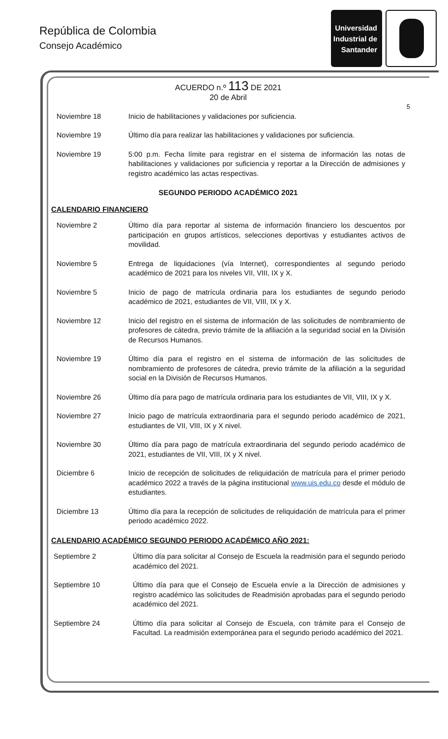República de Colombia
Consejo Académico
Universidad
Industrial de
Santander
ACUERDO n.º 113 DE 2021
20 de Abril
5
Noviembre 18 Inicio de habilitaciones y validaciones por suficiencia.
Noviembre 19 Último día para realizar las habilitaciones y validaciones por suficiencia.
Noviembre 19 5:00 p.m. Fecha límite para registrar en el sistema de información las notas de habilitaciones y validaciones por suficiencia y reportar a la Dirección de admisiones y registro académico las actas respectivas.
SEGUNDO PERIODO ACADÉMICO 2021
CALENDARIO FINANCIERO
Noviembre 2 Último día para reportar al sistema de información financiero los descuentos por participación en grupos artísticos, selecciones deportivas y estudiantes activos de movilidad.
Noviembre 5 Entrega de liquidaciones (vía Internet), correspondientes al segundo periodo académico de 2021 para los niveles VII, VIII, IX y X.
Noviembre 5 Inicio de pago de matrícula ordinaria para los estudiantes de segundo periodo académico de 2021, estudiantes de VII, VIII, IX y X.
Noviembre 12 Inicio del registro en el sistema de información de las solicitudes de nombramiento de profesores de cátedra, previo trámite de la afiliación a la seguridad social en la División de Recursos Humanos.
Noviembre 19 Último día para el registro en el sistema de información de las solicitudes de nombramiento de profesores de cátedra, previo trámite de la afiliación a la seguridad social en la División de Recursos Humanos.
Noviembre 26 Último día para pago de matrícula ordinaria para los estudiantes de VII, VIII, IX y X.
Noviembre 27 Inicio pago de matrícula extraordinaria para el segundo periodo académico de 2021, estudiantes de VII, VIII, IX y X nivel.
Noviembre 30 Último día para pago de matrícula extraordinaria del segundo periodo académico de 2021, estudiantes de VII, VIII, IX y X nivel.
Diciembre 6 Inicio de recepción de solicitudes de reliquidación de matrícula para el primer periodo académico 2022 a través de la página institucional www.uis.edu.co desde el módulo de estudiantes.
Diciembre 13 Último día para la recepción de solicitudes de reliquidación de matrícula para el primer periodo académico 2022.
CALENDARIO ACADÉMICO SEGUNDO PERIODO ACADÉMICO AÑO 2021:
Septiembre 2 Último día para solicitar al Consejo de Escuela la readmisión para el segundo periodo académico del 2021.
Septiembre 10 Último día para que el Consejo de Escuela envíe a la Dirección de admisiones y registro académico las solicitudes de Readmisión aprobadas para el segundo periodo académico del 2021.
Septiembre 24 Último día para solicitar al Consejo de Escuela, con trámite para el Consejo de Facultad. La readmisión extemporánea para el segundo periodo académico del 2021.